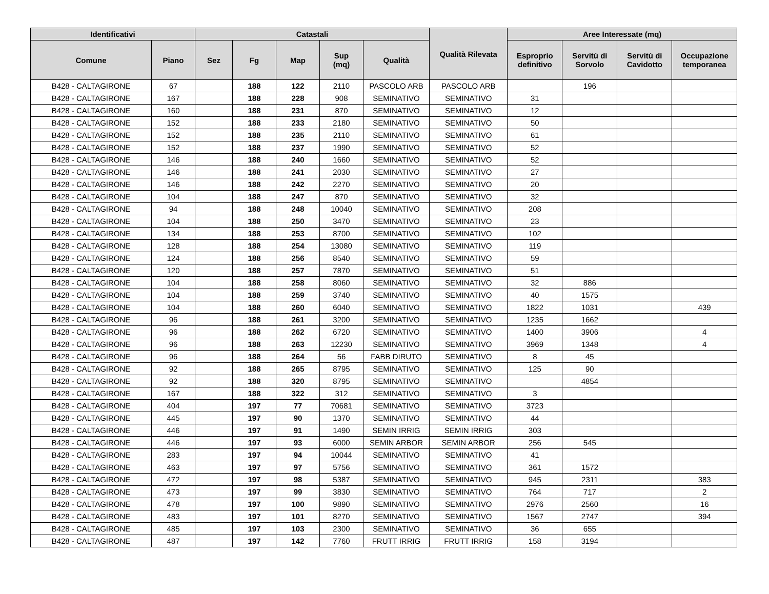| Identificativi | | Catastali | | | | | Qualità Rilevata | Aree Interessate (mq) | | | |
| --- | --- | --- | --- | --- | --- | --- | --- | --- | --- | --- | --- |
| Comune | Piano | Sez | Fg | Map | Sup (mq) | Qualità | | Esproprio definitivo | Servitù di Sorvolo | Servitù di Cavidotto | Occupazione temporanea |
| B428 - CALTAGIRONE | 67 | | 188 | 122 | 2110 | PASCOLO ARB | PASCOLO ARB | | 196 | | |
| B428 - CALTAGIRONE | 167 | | 188 | 228 | 908 | SEMINATIVO | SEMINATIVO | 31 | | | |
| B428 - CALTAGIRONE | 160 | | 188 | 231 | 870 | SEMINATIVO | SEMINATIVO | 12 | | | |
| B428 - CALTAGIRONE | 152 | | 188 | 233 | 2180 | SEMINATIVO | SEMINATIVO | 50 | | | |
| B428 - CALTAGIRONE | 152 | | 188 | 235 | 2110 | SEMINATIVO | SEMINATIVO | 61 | | | |
| B428 - CALTAGIRONE | 152 | | 188 | 237 | 1990 | SEMINATIVO | SEMINATIVO | 52 | | | |
| B428 - CALTAGIRONE | 146 | | 188 | 240 | 1660 | SEMINATIVO | SEMINATIVO | 52 | | | |
| B428 - CALTAGIRONE | 146 | | 188 | 241 | 2030 | SEMINATIVO | SEMINATIVO | 27 | | | |
| B428 - CALTAGIRONE | 146 | | 188 | 242 | 2270 | SEMINATIVO | SEMINATIVO | 20 | | | |
| B428 - CALTAGIRONE | 104 | | 188 | 247 | 870 | SEMINATIVO | SEMINATIVO | 32 | | | |
| B428 - CALTAGIRONE | 94 | | 188 | 248 | 10040 | SEMINATIVO | SEMINATIVO | 208 | | | |
| B428 - CALTAGIRONE | 104 | | 188 | 250 | 3470 | SEMINATIVO | SEMINATIVO | 23 | | | |
| B428 - CALTAGIRONE | 134 | | 188 | 253 | 8700 | SEMINATIVO | SEMINATIVO | 102 | | | |
| B428 - CALTAGIRONE | 128 | | 188 | 254 | 13080 | SEMINATIVO | SEMINATIVO | 119 | | | |
| B428 - CALTAGIRONE | 124 | | 188 | 256 | 8540 | SEMINATIVO | SEMINATIVO | 59 | | | |
| B428 - CALTAGIRONE | 120 | | 188 | 257 | 7870 | SEMINATIVO | SEMINATIVO | 51 | | | |
| B428 - CALTAGIRONE | 104 | | 188 | 258 | 8060 | SEMINATIVO | SEMINATIVO | 32 | 886 | | |
| B428 - CALTAGIRONE | 104 | | 188 | 259 | 3740 | SEMINATIVO | SEMINATIVO | 40 | 1575 | | |
| B428 - CALTAGIRONE | 104 | | 188 | 260 | 6040 | SEMINATIVO | SEMINATIVO | 1822 | 1031 | | 439 |
| B428 - CALTAGIRONE | 96 | | 188 | 261 | 3200 | SEMINATIVO | SEMINATIVO | 1235 | 1662 | | |
| B428 - CALTAGIRONE | 96 | | 188 | 262 | 6720 | SEMINATIVO | SEMINATIVO | 1400 | 3906 | | 4 |
| B428 - CALTAGIRONE | 96 | | 188 | 263 | 12230 | SEMINATIVO | SEMINATIVO | 3969 | 1348 | | 4 |
| B428 - CALTAGIRONE | 96 | | 188 | 264 | 56 | FABB DIRUTO | SEMINATIVO | 8 | 45 | | |
| B428 - CALTAGIRONE | 92 | | 188 | 265 | 8795 | SEMINATIVO | SEMINATIVO | 125 | 90 | | |
| B428 - CALTAGIRONE | 92 | | 188 | 320 | 8795 | SEMINATIVO | SEMINATIVO | | 4854 | | |
| B428 - CALTAGIRONE | 167 | | 188 | 322 | 312 | SEMINATIVO | SEMINATIVO | 3 | | | |
| B428 - CALTAGIRONE | 404 | | 197 | 77 | 70681 | SEMINATIVO | SEMINATIVO | 3723 | | | |
| B428 - CALTAGIRONE | 445 | | 197 | 90 | 1370 | SEMINATIVO | SEMINATIVO | 44 | | | |
| B428 - CALTAGIRONE | 446 | | 197 | 91 | 1490 | SEMIN IRRIG | SEMIN IRRIG | 303 | | | |
| B428 - CALTAGIRONE | 446 | | 197 | 93 | 6000 | SEMIN ARBOR | SEMIN ARBOR | 256 | 545 | | |
| B428 - CALTAGIRONE | 283 | | 197 | 94 | 10044 | SEMINATIVO | SEMINATIVO | 41 | | | |
| B428 - CALTAGIRONE | 463 | | 197 | 97 | 5756 | SEMINATIVO | SEMINATIVO | 361 | 1572 | | |
| B428 - CALTAGIRONE | 472 | | 197 | 98 | 5387 | SEMINATIVO | SEMINATIVO | 945 | 2311 | | 383 |
| B428 - CALTAGIRONE | 473 | | 197 | 99 | 3830 | SEMINATIVO | SEMINATIVO | 764 | 717 | | 2 |
| B428 - CALTAGIRONE | 478 | | 197 | 100 | 9890 | SEMINATIVO | SEMINATIVO | 2976 | 2560 | | 16 |
| B428 - CALTAGIRONE | 483 | | 197 | 101 | 8270 | SEMINATIVO | SEMINATIVO | 1567 | 2747 | | 394 |
| B428 - CALTAGIRONE | 485 | | 197 | 103 | 2300 | SEMINATIVO | SEMINATIVO | 36 | 655 | | |
| B428 - CALTAGIRONE | 487 | | 197 | 142 | 7760 | FRUTT IRRIG | FRUTT IRRIG | 158 | 3194 | | |